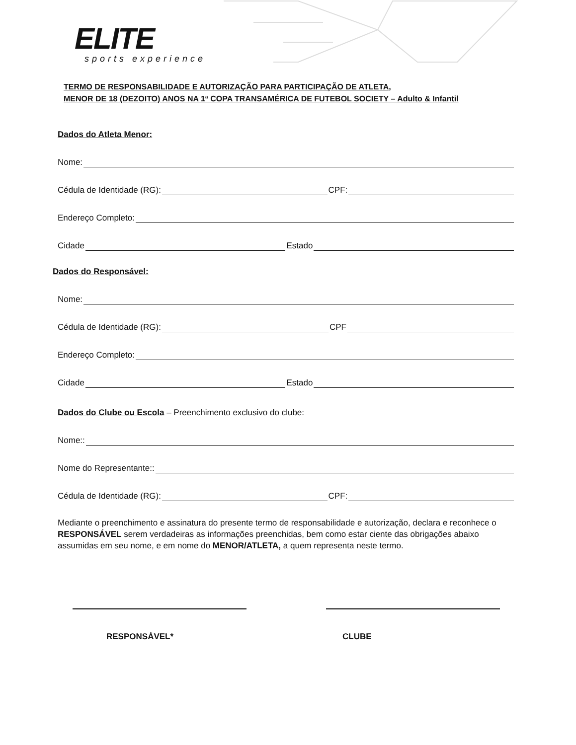ELITE
sports experience
TERMO DE RESPONSABILIDADE E AUTORIZAÇÃO PARA PARTICIPAÇÃO DE ATLETA,
MENOR DE 18 (DEZOITO) ANOS NA 1ª COPA TRANSAMÉRICA DE FUTEBOL SOCIETY – Adulto & Infantil
Dados do Atleta Menor:
Nome:
Cédula de Identidade (RG): CPF:
Endereço Completo:
Cidade Estado
Dados do Responsável:
Nome:
Cédula de Identidade (RG): CPF
Endereço Completo:
Cidade Estado
Dados do Clube ou Escola – Preenchimento exclusivo do clube:
Nome::
Nome do Representante::
Cédula de Identidade (RG): CPF:
Mediante o preenchimento e assinatura do presente termo de responsabilidade e autorização, declara e reconhece o RESPONSÁVEL serem verdadeiras as informações preenchidas, bem como estar ciente das obrigações abaixo assumidas em seu nome, e em nome do MENOR/ATLETA, a quem representa neste termo.
RESPONSÁVEL* CLUBE